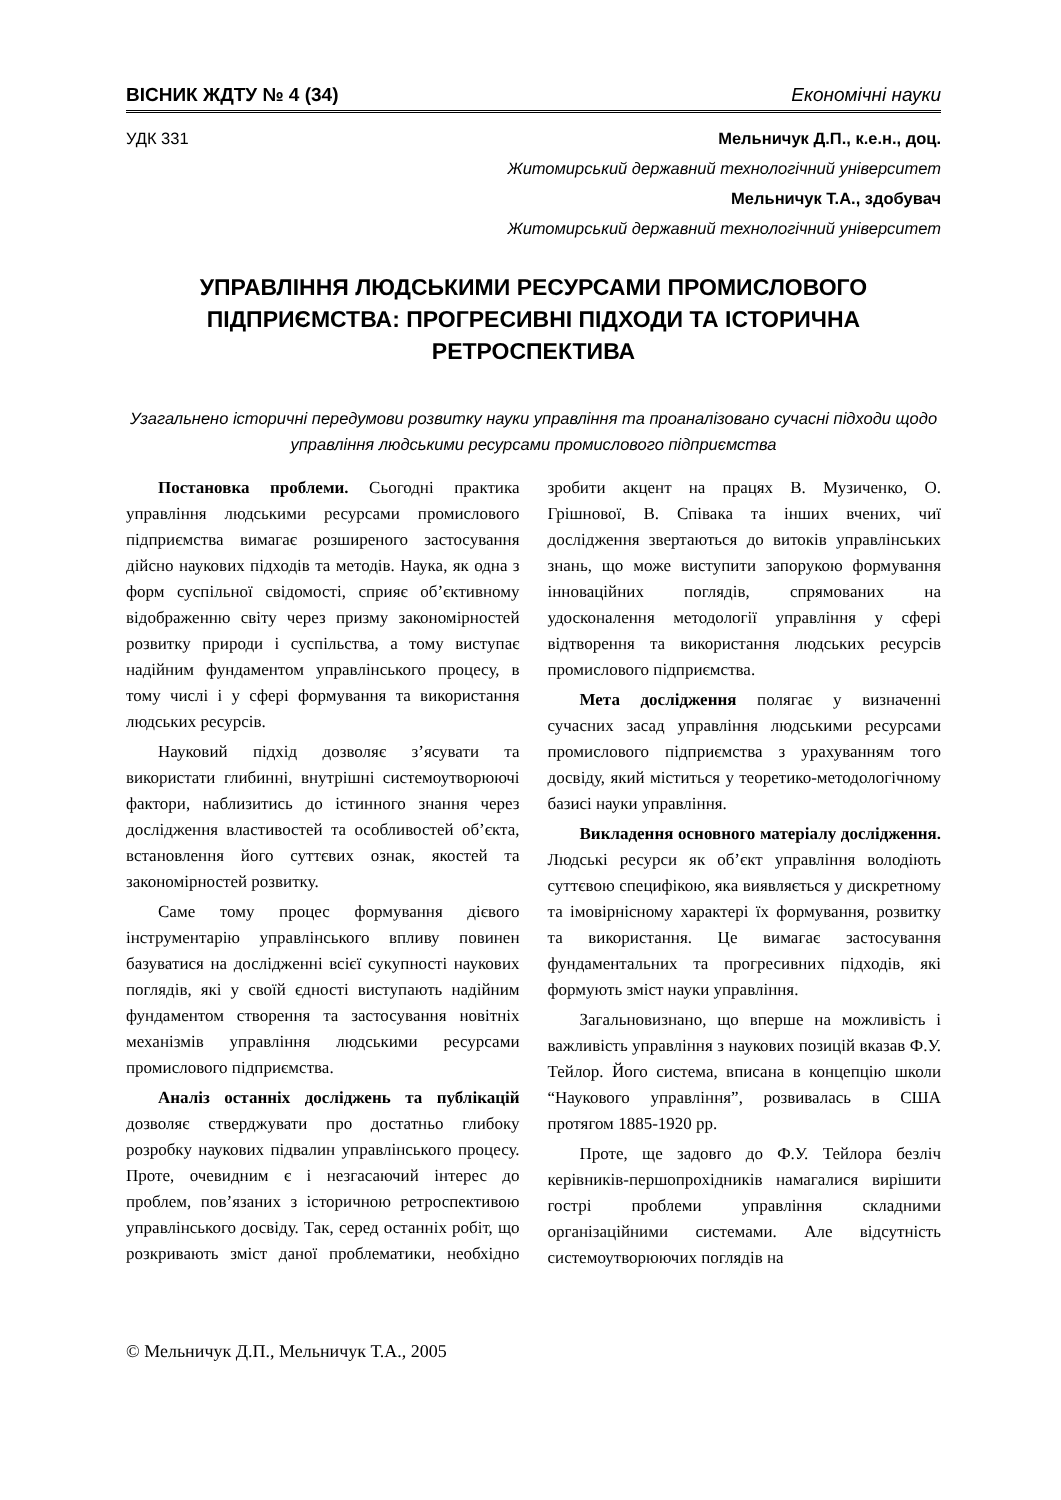ВІСНИК ЖДТУ № 4 (34) Економічні науки
УДК 331 Мельничук Д.П., к.е.н., доц.
Житомирський державний технологічний університет
Мельничук Т.А., здобувач
Житомирський державний технологічний університет
УПРАВЛІННЯ ЛЮДСЬКИМИ РЕСУРСАМИ ПРОМИСЛОВОГО ПІДПРИЄМСТВА: ПРОГРЕСИВНІ ПІДХОДИ ТА ІСТОРИЧНА РЕТРОСПЕКТИВА
Узагальнено історичні передумови розвитку науки управління та проаналізовано сучасні підходи щодо управління людськими ресурсами промислового підприємства
Постановка проблеми. Сьогодні практика управління людськими ресурсами промислового підприємства вимагає розширеного застосування дійсно наукових підходів та методів. Наука, як одна з форм суспільної свідомості, сприяє об’єктивному відображенню світу через призму закономірностей розвитку природи і суспільства, а тому виступає надійним фундаментом управлінського процесу, в тому числі і у сфері формування та використання людських ресурсів.
Науковий підхід дозволяє з’ясувати та використати глибинні, внутрішні системоутворюючі фактори, наблизитись до істинного знання через дослідження властивостей та особливостей об’єкта, встановлення його суттєвих ознак, якостей та закономірностей розвитку.
Саме тому процес формування дієвого інструментарію управлінського впливу повинен базуватися на дослідженні всієї сукупності наукових поглядів, які у своїй єдності виступають надійним фундаментом створення та застосування новітніх механізмів управління людськими ресурсами промислового підприємства.
Аналіз останніх досліджень та публікацій дозволяє стверджувати про достатньо глибоку розробку наукових підвалин управлінського процесу. Проте, очевидним є і незгасаючий інтерес до проблем, пов’язаних з історичною ретроспективою управлінського досвіду. Так, серед останніх робіт, що розкривають зміст даної проблематики, необхідно зробити акцент на працях В. Музиченко, О. Грішнової, В. Співака та інших вчених, чиї дослідження звертаються до витоків управлінських знань, що може виступити запорукою формування інноваційних поглядів, спрямованих на удосконалення методології управління у сфері відтворення та використання людських ресурсів промислового підприємства.
Мета дослідження полягає у визначенні сучасних засад управління людськими ресурсами промислового підприємства з урахуванням того досвіду, який міститься у теоретико-методологічному базисі науки управління.
Викладення основного матеріалу дослідження. Людські ресурси як об’єкт управління володіють суттєвою специфікою, яка виявляється у дискретному та імовірнісному характері їх формування, розвитку та використання. Це вимагає застосування фундаментальних та прогресивних підходів, які формують зміст науки управління.
Загальновизнано, що вперше на можливість і важливість управління з наукових позицій вказав Ф.У. Тейлор. Його система, вписана в концепцію школи “Наукового управління”, розвивалась в США протягом 1885-1920 рр.
Проте, ще задовго до Ф.У. Тейлора безліч керівників-першопрохідників намагалися вирішити гострі проблеми управління складними організаційними системами. Але відсутність системоутворюючих поглядів на
© Мельничук Д.П., Мельничук Т.А., 2005